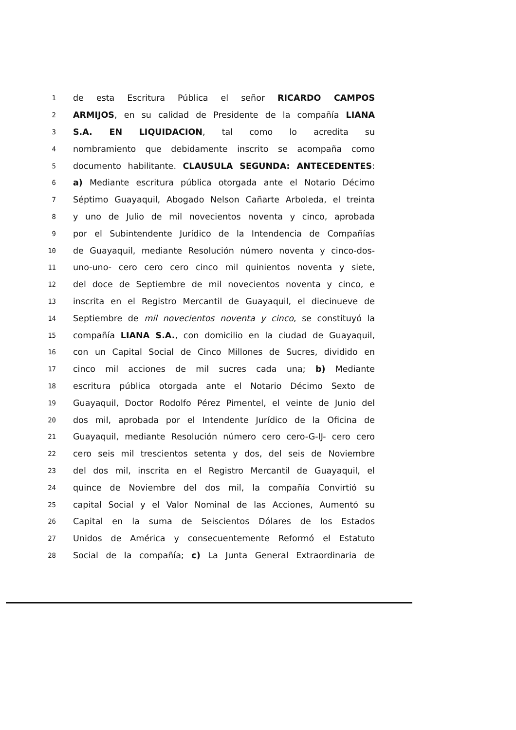1 de esta Escritura Pública el señor RICARDO CAMPOS
2 ARMIJOS, en su calidad de Presidente de la compañía LIANA
3 S.A. EN LIQUIDACION, tal como lo acredita su
4 nombramiento que debidamente inscrito se acompaña como
5 documento habilitante. CLAUSULA SEGUNDA: ANTECEDENTES:
6 a) Mediante escritura pública otorgada ante el Notario Décimo
7 Séptimo Guayaquil, Abogado Nelson Cañarte Arboleda, el treinta
8 y uno de Julio de mil novecientos noventa y cinco, aprobada
9 por el Subintendente Jurídico de la Intendencia de Compañías
10 de Guayaquil, mediante Resolución número noventa y cinco-dos-
11 uno-uno- cero cero cero cinco mil quinientos noventa y siete,
12 del doce de Septiembre de mil novecientos noventa y cinco, e
13 inscrita en el Registro Mercantil de Guayaquil, el diecinueve de
14 Septiembre de mil novecientos noventa y cinco, se constituyó la
15 compañía LIANA S.A., con domicilio en la ciudad de Guayaquil,
16 con un Capital Social de Cinco Millones de Sucres, dividido en
17 cinco mil acciones de mil sucres cada una; b) Mediante
18 escritura pública otorgada ante el Notario Décimo Sexto de
19 Guayaquil, Doctor Rodolfo Pérez Pimentel, el veinte de Junio del
20 dos mil, aprobada por el Intendente Jurídico de la Oficina de
21 Guayaquil, mediante Resolución número cero cero-G-IJ- cero cero
22 cero seis mil trescientos setenta y dos, del seis de Noviembre
23 del dos mil, inscrita en el Registro Mercantil de Guayaquil, el
24 quince de Noviembre del dos mil, la compañía Convirtió su
25 capital Social y el Valor Nominal de las Acciones, Aumentó su
26 Capital en la suma de Seiscientos Dólares de los Estados
27 Unidos de América y consecuentemente Reformó el Estatuto
28 Social de la compañía; c) La Junta General Extraordinaria de